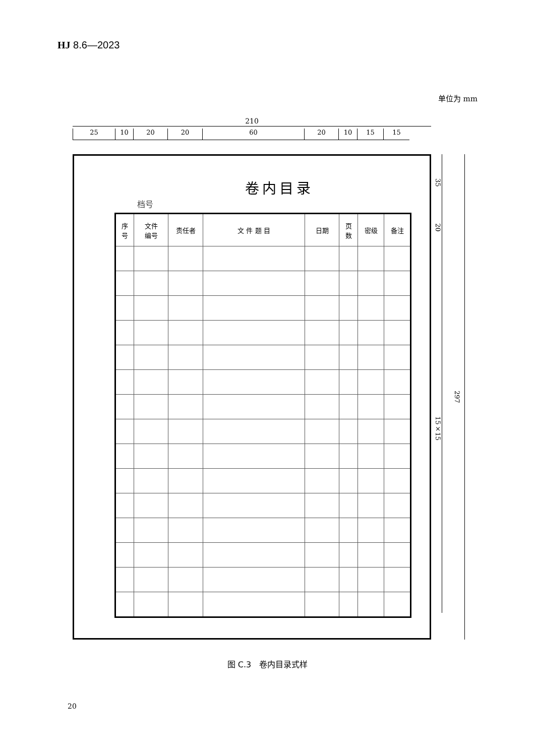HJ 8.6—2023
单位为 mm
210
25 10 20 20 60 20 10 15 15
档号
卷内目录
| 序 号 | 文件 编号 | 责任者 | 文 件 题 目 | 日期 | 页 数 | 密级 | 备注 |
| --- | --- | --- | --- | --- | --- | --- | --- |
35
20
15×15
297
图 C.3　卷内目录式样
20